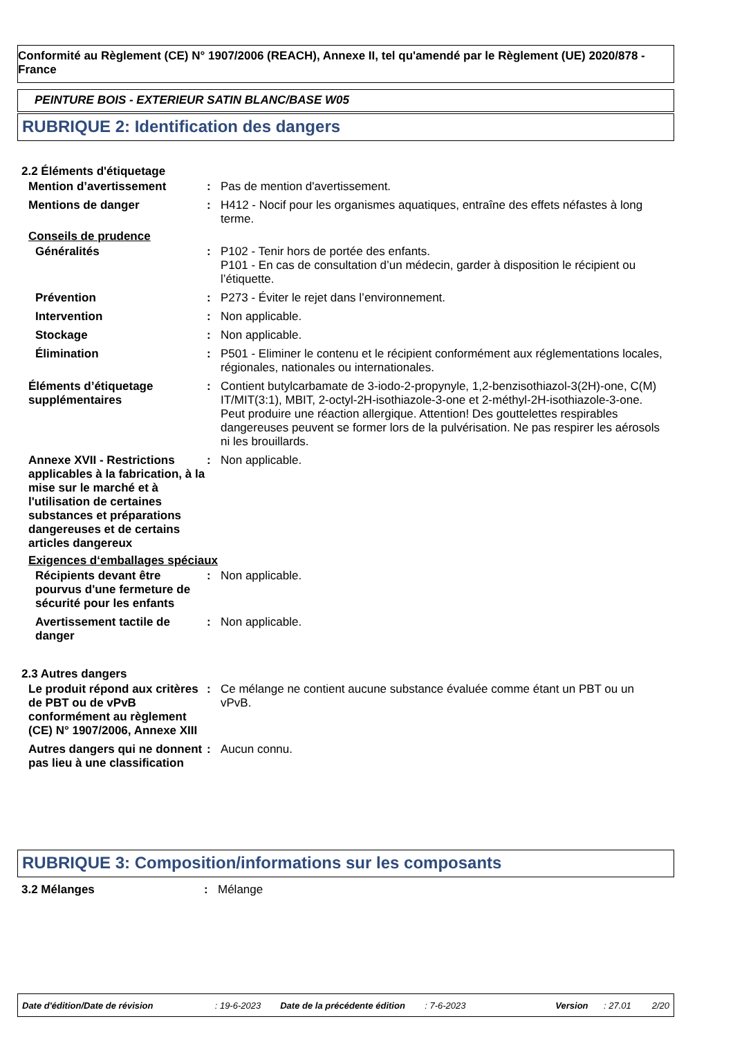Conformité au Règlement (CE) N° 1907/2006 (REACH), Annexe II, tel qu'amendé par le Règlement (UE) 2020/878 - France
PEINTURE BOIS - EXTERIEUR SATIN BLANC/BASE W05
RUBRIQUE 2: Identification des dangers
2.2 Éléments d'étiquetage
| Mention d’avertissement | : | Pas de mention d'avertissement. |
| Mentions de danger | : | H412 - Nocif pour les organismes aquatiques, entraîne des effets néfastes à long terme. |
Conseils de prudence
| Généralités | : | P102 - Tenir hors de portée des enfants. P101 - En cas de consultation d’un médecin, garder à disposition le récipient ou l’étiquette. |
| Prévention | : | P273 - Éviter le rejet dans l’environnement. |
| Intervention | : | Non applicable. |
| Stockage | : | Non applicable. |
| Élimination | : | P501 - Eliminer le contenu et le récipient conformément aux réglementations locales, régionales, nationales ou internationales. |
| Éléments d’étiquetage supplémentaires | : | Contient butylcarbamate de 3-iodo-2-propynyle, 1,2-benzisothiazol-3(2H)-one, C(M) IT/MIT(3:1), MBIT, 2-octyl-2H-isothiazole-3-one et 2-méthyl-2H-isothiazole-3-one. Peut produire une réaction allergique. Attention! Des gouttelettes respirables dangereuses peuvent se former lors de la pulvérisation. Ne pas respirer les aérosols ni les brouillards. |
| Annexe XVII - Restrictions applicables à la fabrication, à la mise sur le marché et à l'utilisation de certaines substances et préparations dangereuses et de certains articles dangereux | : | Non applicable. |
Exigences d‘emballages spéciaux
| Récipients devant être pourvus d'une fermeture de sécurité pour les enfants | : | Non applicable. |
| Avertissement tactile de danger | : | Non applicable. |
2.3 Autres dangers
| Le produit répond aux critères de PBT ou de vPvB conformément au règlement (CE) N° 1907/2006, Annexe XIII | : | Ce mélange ne contient aucune substance évaluée comme étant un PBT ou un vPvB. |
| Autres dangers qui ne donnent pas lieu à une classification | : | Aucun connu. |
RUBRIQUE 3: Composition/informations sur les composants
| 3.2 Mélanges | : | Mélange |
Date d'édition/Date de révision: 19-6-2023 Date de la précédente édition: 7-6-2023 Version: 27.01 2/20